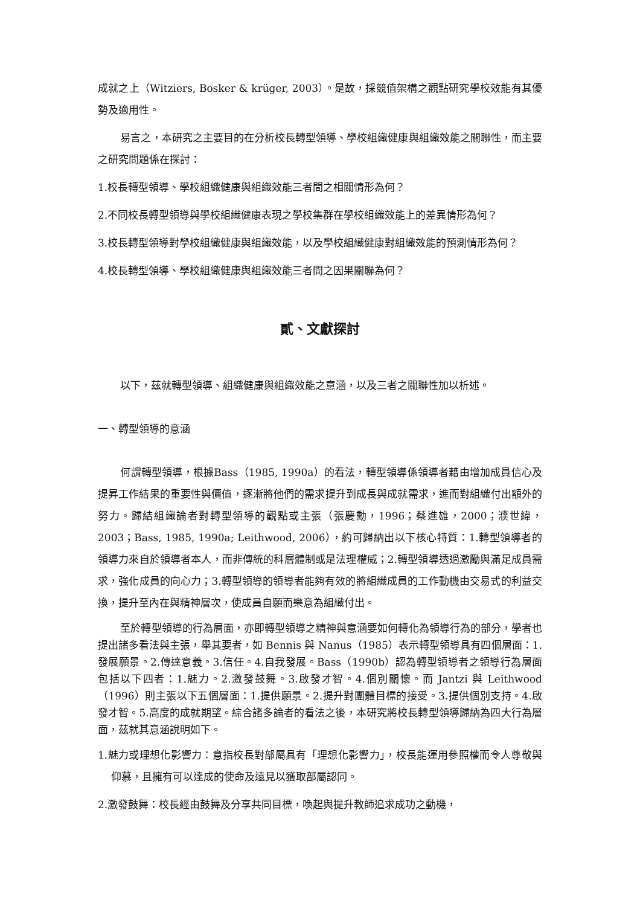成就之上（Witziers, Bosker & krüger, 2003）。是故，採競值架構之觀點研究學校效能有其優勢及適用性。
易言之，本研究之主要目的在分析校長轉型領導、學校組織健康與組織效能之關聯性，而主要之研究問題係在探討：
1.校長轉型領導、學校組織健康與組織效能三者間之相關情形為何？
2.不同校長轉型領導與學校組織健康表現之學校集群在學校組織效能上的差異情形為何？
3.校長轉型領導對學校組織健康與組織效能，以及學校組織健康對組織效能的預測情形為何？
4.校長轉型領導、學校組織健康與組織效能三者間之因果關聯為何？
貳、文獻探討
以下，茲就轉型領導、組織健康與組織效能之意涵，以及三者之關聯性加以析述。
一、轉型領導的意涵
何謂轉型領導，根據Bass（1985, 1990a）的看法，轉型領導係領導者藉由增加成員信心及提昇工作結果的重要性與價值，逐漸將他們的需求提升到成長與成就需求，進而對組織付出額外的努力。歸結組織論者對轉型領導的觀點或主張（張慶勳，1996；蔡進雄，2000；濮世緯，2003；Bass, 1985, 1990a; Leithwood, 2006），約可歸納出以下核心特質：1.轉型領導者的領導力來自於領導者本人，而非傳統的科層體制或是法理權威；2.轉型領導透過激勵與滿足成員需求，強化成員的向心力；3.轉型領導的領導者能夠有效的將組織成員的工作動機由交易式的利益交換，提升至內在與精神層次，使成員自願而樂意為組織付出。
至於轉型領導的行為層面，亦即轉型領導之精神與意涵要如何轉化為領導行為的部分，學者也提出諸多看法與主張，舉其要者，如 Bennis 與 Nanus（1985）表示轉型領導具有四個層面：1.發展願景。2.傳達意義。3.信任。4.自我發展。Bass（1990b）認為轉型領導者之領導行為層面包括以下四者：1.魅力。2.激發鼓舞。3.啟發才智。4.個別關懷。而 Jantzi 與 Leithwood（1996）則主張以下五個層面：1.提供願景。2.提升對團體目標的接受。3.提供個別支持。4.啟發才智。5.高度的成就期望。綜合諸多論者的看法之後，本研究將校長轉型領導歸納為四大行為層面，茲就其意涵說明如下。
1.魅力或理想化影響力：意指校長對部屬具有「理想化影響力」，校長能運用參照權而令人尊敬與仰慕，且擁有可以達成的使命及遠見以獲取部屬認同。
2.激發鼓舞：校長經由鼓舞及分享共同目標，喚起與提升教師追求成功之動機，